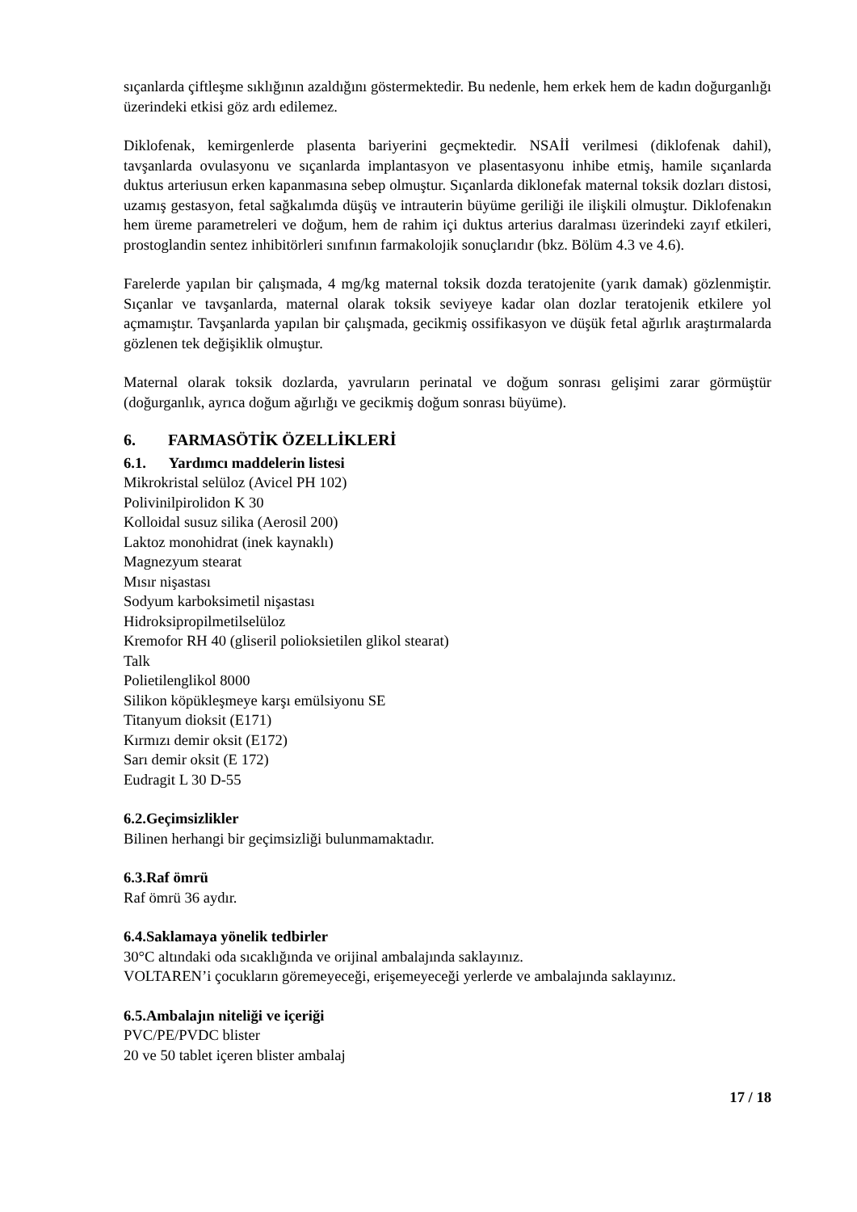sıçanlarda çiftleşme sıklığının azaldığını göstermektedir. Bu nedenle, hem erkek hem de kadın doğurganlığı üzerindeki etkisi göz ardı edilemez.
Diklofenak, kemirgenlerde plasenta bariyerini geçmektedir. NSAİİ verilmesi (diklofenak dahil), tavşanlarda ovulasyonu ve sıçanlarda implantasyon ve plasentasyonu inhibe etmiş, hamile sıçanlarda duktus arteriusun erken kapanmasına sebep olmuştur. Sıçanlarda diklonefak maternal toksik dozları distosi, uzamış gestasyon, fetal sağkalımda düşüş ve intrauterin büyüme geriliği ile ilişkili olmuştur. Diklofenakın hem üreme parametreleri ve doğum, hem de rahim içi duktus arterius daralması üzerindeki zayıf etkileri, prostoglandin sentez inhibitörleri sınıfının farmakolojik sonuçlarıdır (bkz. Bölüm 4.3 ve 4.6).
Farelerde yapılan bir çalışmada, 4 mg/kg maternal toksik dozda teratojenite (yarık damak) gözlenmiştir. Sıçanlar ve tavşanlarda, maternal olarak toksik seviyeye kadar olan dozlar teratojenik etkilere yol açmamıştır. Tavşanlarda yapılan bir çalışmada, gecikmiş ossifikasyon ve düşük fetal ağırlık araştırmalarda gözlenen tek değişiklik olmuştur.
Maternal olarak toksik dozlarda, yavruların perinatal ve doğum sonrası gelişimi zarar görmüştür (doğurganlık, ayrıca doğum ağırlığı ve gecikmiş doğum sonrası büyüme).
6. FARMASÖTİK ÖZELLİKLERİ
6.1. Yardımcı maddelerin listesi
Mikrokristal selüloz (Avicel PH 102)
Polivinilpirolidon K 30
Kolloidal susuz silika (Aerosil 200)
Laktoz monohidrat (inek kaynaklı)
Magnezyum stearat
Mısır nişastası
Sodyum karboksimetil nişastası
Hidroksipropilmetilselüloz
Kremofor RH 40 (gliseril polioksietilen glikol stearat)
Talk
Polietilenglikol 8000
Silikon köpükleşmeye karşı emülsiyonu SE
Titanyum dioksit (E171)
Kırmızı demir oksit (E172)
Sarı demir oksit (E 172)
Eudragit L 30 D-55
6.2.Geçimsizlikler
Bilinen herhangi bir geçimsizliği bulunmamaktadır.
6.3.Raf ömrü
Raf ömrü 36 aydır.
6.4.Saklamaya yönelik tedbirler
30°C altındaki oda sıcaklığında ve orijinal ambalajında saklayınız.
VOLTAREN’i çocukların göremeyeceği, erişemeyeceği yerlerde ve ambalajında saklayınız.
6.5.Ambalajın niteliği ve içeriği
PVC/PE/PVDC blister
20 ve 50 tablet içeren blister ambalaj
17 / 18